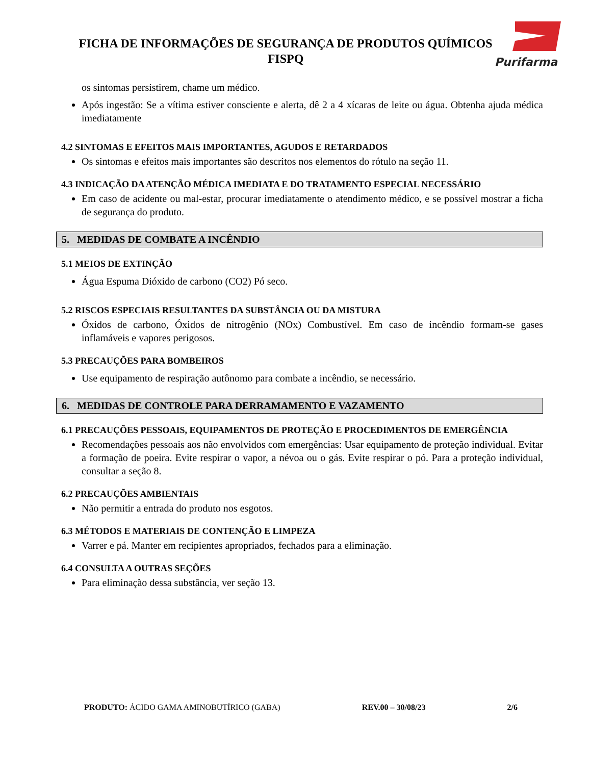FICHA DE INFORMAÇÕES DE SEGURANÇA DE PRODUTOS QUÍMICOS
FISPQ
Purifarma
os sintomas persistirem, chame um médico.
Após ingestão: Se a vítima estiver consciente e alerta, dê 2 a 4 xícaras de leite ou água. Obtenha ajuda médica imediatamente
4.2 SINTOMAS E EFEITOS MAIS IMPORTANTES, AGUDOS E RETARDADOS
Os sintomas e efeitos mais importantes são descritos nos elementos do rótulo na seção 11.
4.3 INDICAÇÃO DA ATENÇÃO MÉDICA IMEDIATA E DO TRATAMENTO ESPECIAL NECESSÁRIO
Em caso de acidente ou mal-estar, procurar imediatamente o atendimento médico, e se possível mostrar a ficha de segurança do produto.
5. MEDIDAS DE COMBATE A INCÊNDIO
5.1 MEIOS DE EXTINÇÃO
Água Espuma Dióxido de carbono (CO2) Pó seco.
5.2 RISCOS ESPECIAIS RESULTANTES DA SUBSTÂNCIA OU DA MISTURA
Óxidos de carbono, Óxidos de nitrogênio (NOx) Combustível. Em caso de incêndio formam-se gases inflamáveis e vapores perigosos.
5.3 PRECAUÇÕES PARA BOMBEIROS
Use equipamento de respiração autônomo para combate a incêndio, se necessário.
6. MEDIDAS DE CONTROLE PARA DERRAMAMENTO E VAZAMENTO
6.1 PRECAUÇÕES PESSOAIS, EQUIPAMENTOS DE PROTEÇÃO E PROCEDIMENTOS DE EMERGÊNCIA
Recomendações pessoais aos não envolvidos com emergências: Usar equipamento de proteção individual. Evitar a formação de poeira. Evite respirar o vapor, a névoa ou o gás. Evite respirar o pó. Para a proteção individual, consultar a seção 8.
6.2 PRECAUÇÕES AMBIENTAIS
Não permitir a entrada do produto nos esgotos.
6.3 MÉTODOS E MATERIAIS DE CONTENÇÃO E LIMPEZA
Varrer e pá. Manter em recipientes apropriados, fechados para a eliminação.
6.4 CONSULTA A OUTRAS SEÇÕES
Para eliminação dessa substância, ver seção 13.
PRODUTO: ÁCIDO GAMA AMINOBUTÍRICO (GABA) REV.00 – 30/08/23 2/6